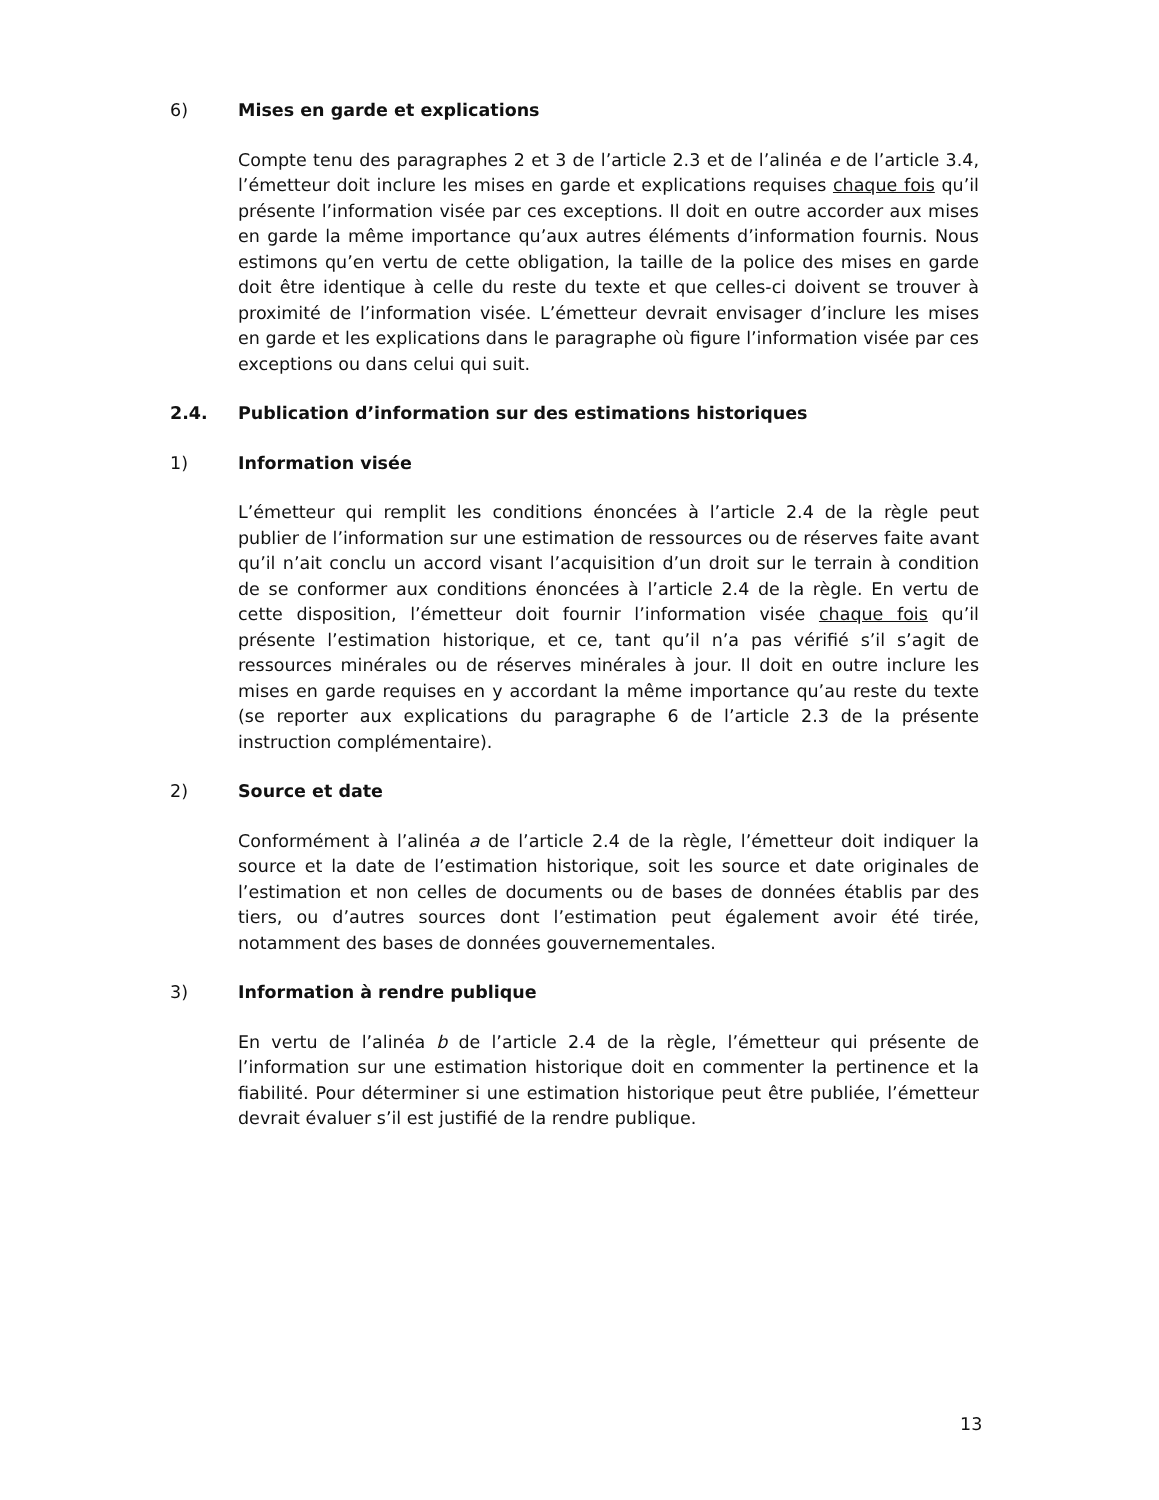6) Mises en garde et explications
Compte tenu des paragraphes 2 et 3 de l’article 2.3 et de l’alinéa e de l’article 3.4, l’émetteur doit inclure les mises en garde et explications requises chaque fois qu’il présente l’information visée par ces exceptions. Il doit en outre accorder aux mises en garde la même importance qu’aux autres éléments d’information fournis. Nous estimons qu’en vertu de cette obligation, la taille de la police des mises en garde doit être identique à celle du reste du texte et que celles-ci doivent se trouver à proximité de l’information visée. L’émetteur devrait envisager d’inclure les mises en garde et les explications dans le paragraphe où figure l’information visée par ces exceptions ou dans celui qui suit.
2.4. Publication d’information sur des estimations historiques
1) Information visée
L’émetteur qui remplit les conditions énoncées à l’article 2.4 de la règle peut publier de l’information sur une estimation de ressources ou de réserves faite avant qu’il n’ait conclu un accord visant l’acquisition d’un droit sur le terrain à condition de se conformer aux conditions énoncées à l’article 2.4 de la règle. En vertu de cette disposition, l’émetteur doit fournir l’information visée chaque fois qu’il présente l’estimation historique, et ce, tant qu’il n’a pas vérifié s’il s’agit de ressources minérales ou de réserves minérales à jour. Il doit en outre inclure les mises en garde requises en y accordant la même importance qu’au reste du texte (se reporter aux explications du paragraphe 6 de l’article 2.3 de la présente instruction complémentaire).
2) Source et date
Conformément à l’alinéa a de l’article 2.4 de la règle, l’émetteur doit indiquer la source et la date de l’estimation historique, soit les source et date originales de l’estimation et non celles de documents ou de bases de données établis par des tiers, ou d’autres sources dont l’estimation peut également avoir été tirée, notamment des bases de données gouvernementales.
3) Information à rendre publique
En vertu de l’alinéa b de l’article 2.4 de la règle, l’émetteur qui présente de l’information sur une estimation historique doit en commenter la pertinence et la fiabilité. Pour déterminer si une estimation historique peut être publiée, l’émetteur devrait évaluer s’il est justifié de la rendre publique.
13